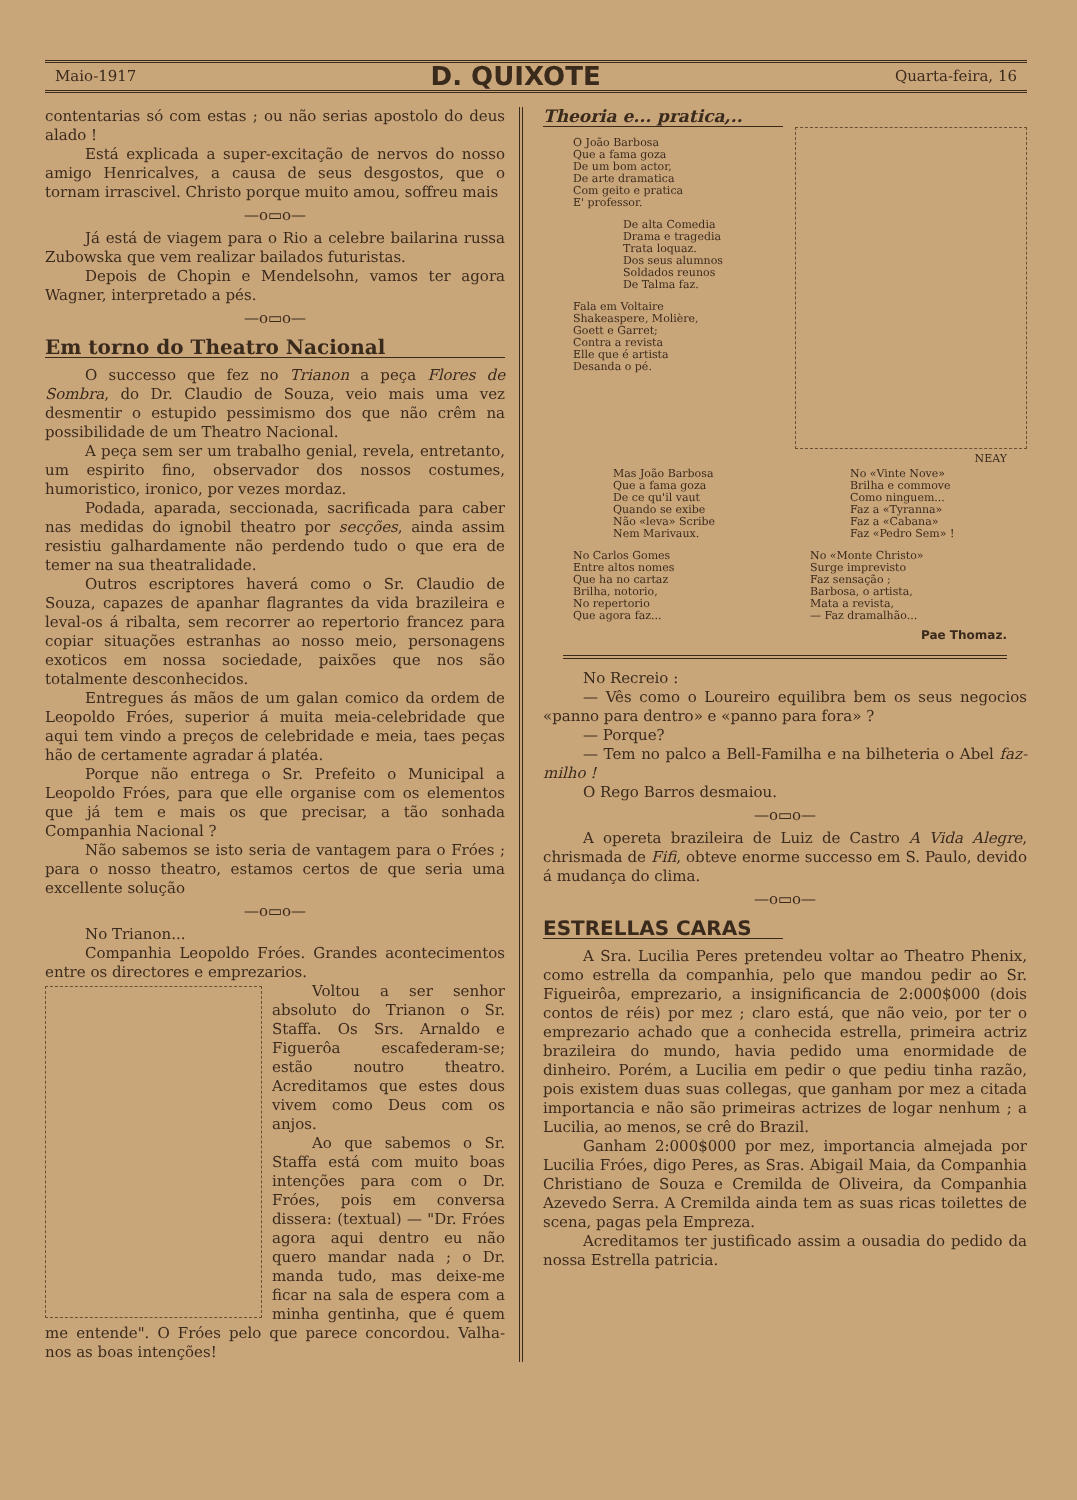Maio-1917 D. QUIXOTE Quarta-feira, 16
contentarias só com estas ; ou não serias apostolo do deus alado !
Está explicada a super-excitação de nervos do nosso amigo Henricalves, a causa de seus desgostos, que o tornam irrascivel. Christo porque muito amou, soffreu mais
—o▭o—
Já está de viagem para o Rio a celebre bailarina russa Zubowska que vem realizar bailados futuristas.
Depois de Chopin e Mendelsohn, vamos ter agora Wagner, interpretado a pés.
—o▭o—
Em torno do Theatro Nacional
O successo que fez no Trianon a peça Flores de Sombra, do Dr. Claudio de Souza, veio mais uma vez desmentir o estupido pessimismo dos que não crêm na possibilidade de um Theatro Nacional.
A peça sem ser um trabalho genial, revela, entretanto, um espirito fino, observador dos nossos costumes, humoristico, ironico, por vezes mordaz.
Podada, aparada, seccionada, sacrificada para caber nas medidas do ignobil theatro por secções, ainda assim resistiu galhardamente não perdendo tudo o que era de temer na sua theatralidade.
Outros escriptores haverá como o Sr. Claudio de Souza, capazes de apanhar flagrantes da vida brazileira e leval-os á ribalta, sem recorrer ao repertorio francez para copiar situações estranhas ao nosso meio, personagens exoticos em nossa sociedade, paixões que nos são totalmente desconhecidos.
Entregues ás mãos de um galan comico da ordem de Leopoldo Fróes, superior á muita meia-celebridade que aqui tem vindo a preços de celebridade e meia, taes peças hão de certamente agradar á platéa.
Porque não entrega o Sr. Prefeito o Municipal a Leopoldo Fróes, para que elle organise com os elementos que já tem e mais os que precisar, a tão sonhada Companhia Nacional ?
Não sabemos se isto seria de vantagem para o Fróes ; para o nosso theatro, estamos certos de que seria uma excellente solução
—o▭o—
No Trianon...
Companhia Leopoldo Fróes. Grandes acontecimentos entre os directores e emprezarios.
Voltou a ser senhor absoluto do Trianon o Sr. Staffa. Os Srs. Arnaldo e Figuerôa escafederam-se; estão noutro theatro. Acreditamos que estes dous vivem como Deus com os anjos.
Ao que sabemos o Sr. Staffa está com muito boas intenções para com o Dr. Fróes, pois em conversa dissera: (textual) — "Dr. Fróes agora aqui dentro eu não quero mandar nada ; o Dr. manda tudo, mas deixe-me ficar na sala de espera com a minha gentinha, que é quem me entende". O Fróes pelo que parece concordou. Valha-nos as boas intenções!
Theoria e... pratica,..
O João Barbosa
Que a fama goza
De um bom actor,
De arte dramatica
Com geito e pratica
E' professor.
De alta Comedia
Drama e tragedia
Trata loquaz.
Dos seus alumnos
Soldados reunos
De Talma faz.
Fala em Voltaire
Shakeaspere, Molière,
Goett e Garret;
Contra a revista
Elle que é artista
Desanda o pé.
NEAY
Mas João Barbosa
Que a fama goza
De ce qu'il vaut
Quando se exibe
Não «leva» Scribe
Nem Marivaux.
No «Vinte Nove»
Brilha e commove
Como ninguem...
Faz a «Tyranna»
Faz a «Cabana»
Faz «Pedro Sem» !
No Carlos Gomes
Entre altos nomes
Que ha no cartaz
Brilha, notorio,
No repertorio
Que agora faz...
No «Monte Christo»
Surge imprevisto
Faz sensação ;
Barbosa, o artista,
Mata a revista,
— Faz dramalhão...
Pae Thomaz.
No Recreio :
— Vês como o Loureiro equilibra bem os seus negocios «panno para dentro» e «panno para fora» ?
— Porque?
— Tem no palco a Bell-Familha e na bilheteria o Abel faz-milho !
O Rego Barros desmaiou.
—o▭o—
A opereta brazileira de Luiz de Castro A Vida Alegre, chrismada de Fifi, obteve enorme successo em S. Paulo, devido á mudança do clima.
—o▭o—
ESTRELLAS CARAS
A Sra. Lucilia Peres pretendeu voltar ao Theatro Phenix, como estrella da companhia, pelo que mandou pedir ao Sr. Figueirôa, emprezario, a insignificancia de 2:000$000 (dois contos de réis) por mez ; claro está, que não veio, por ter o emprezario achado que a conhecida estrella, primeira actriz brazileira do mundo, havia pedido uma enormidade de dinheiro. Porém, a Lucilia em pedir o que pediu tinha razão, pois existem duas suas collegas, que ganham por mez a citada importancia e não são primeiras actrizes de logar nenhum ; a Lucilia, ao menos, se crê do Brazil.
Ganham 2:000$000 por mez, importancia almejada por Lucilia Fróes, digo Peres, as Sras. Abigail Maia, da Companhia Christiano de Souza e Cremilda de Oliveira, da Companhia Azevedo Serra. A Cremilda ainda tem as suas ricas toilettes de scena, pagas pela Empreza.
Acreditamos ter justificado assim a ousadia do pedido da nossa Estrella patricia.